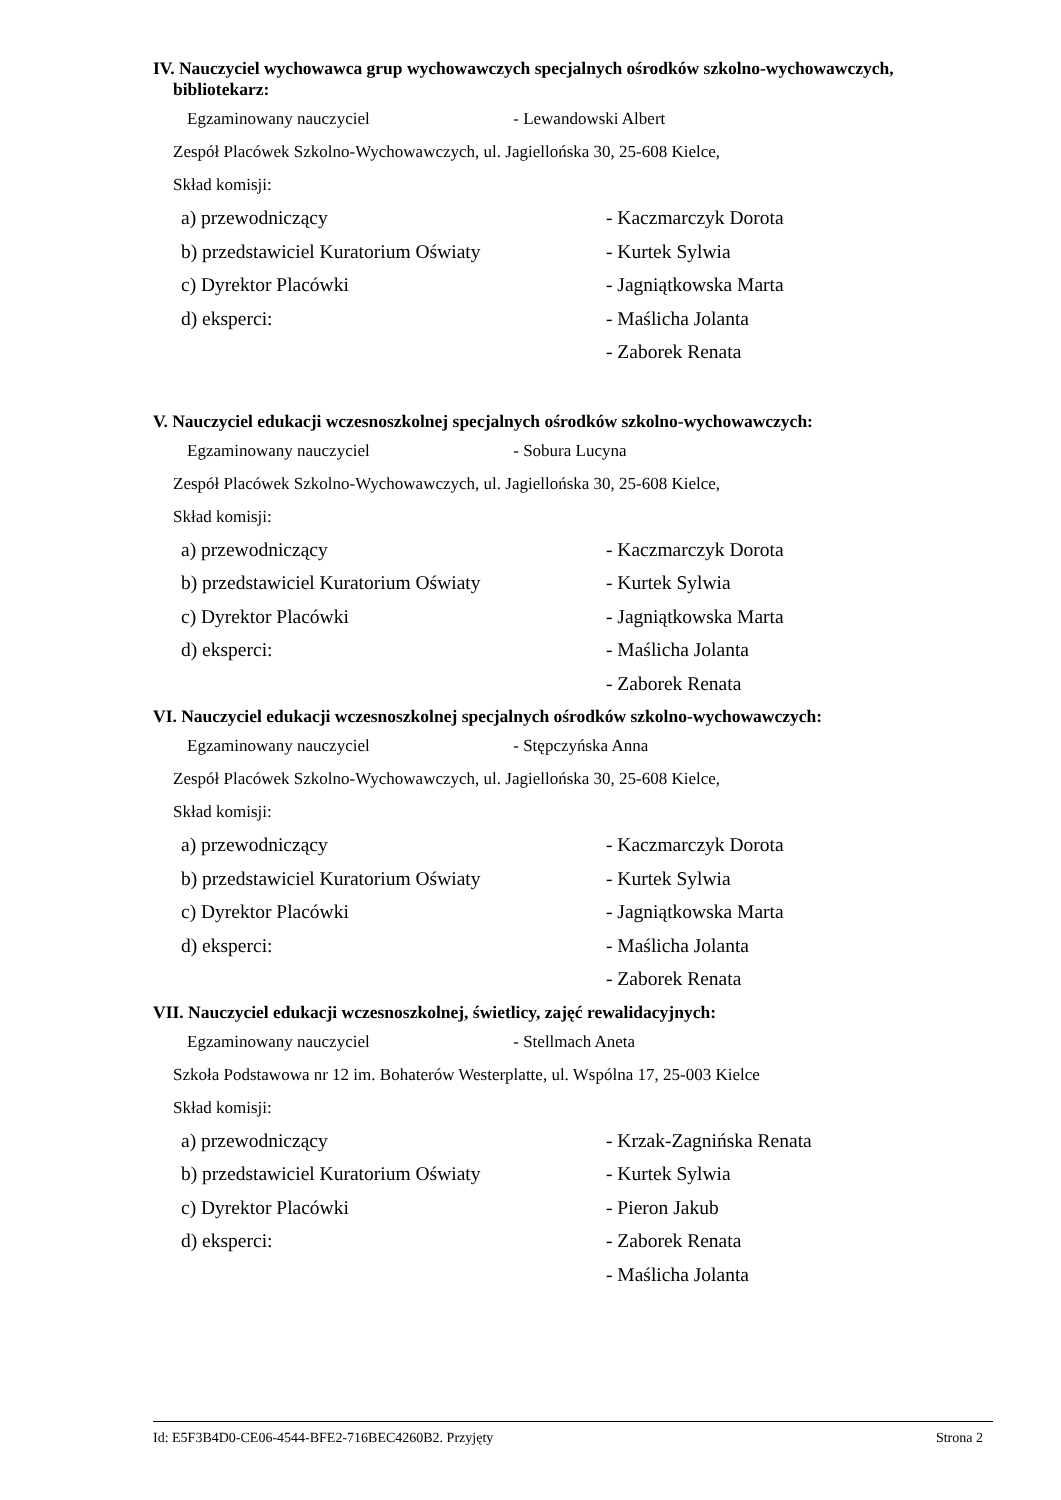IV. Nauczyciel wychowawca grup wychowawczych specjalnych ośrodków szkolno-wychowawczych, bibliotekarz:
Egzaminowany nauczyciel - Lewandowski Albert
Zespół Placówek Szkolno-Wychowawczych, ul. Jagiellońska 30, 25-608 Kielce,
Skład komisji:
| a) przewodniczący | - Kaczmarczyk Dorota |
| b) przedstawiciel Kuratorium Oświaty | - Kurtek Sylwia |
| c) Dyrektor Placówki | - Jagniątkowska Marta |
| d) eksperci: | - Maślicha Jolanta |
| | - Zaborek Renata |
V. Nauczyciel edukacji wczesnoszkolnej specjalnych ośrodków szkolno-wychowawczych:
Egzaminowany nauczyciel - Sobura Lucyna
Zespół Placówek Szkolno-Wychowawczych, ul. Jagiellońska 30, 25-608 Kielce,
Skład komisji:
| a) przewodniczący | - Kaczmarczyk Dorota |
| b) przedstawiciel Kuratorium Oświaty | - Kurtek Sylwia |
| c) Dyrektor Placówki | - Jagniątkowska Marta |
| d) eksperci: | - Maślicha Jolanta |
| | - Zaborek Renata |
VI. Nauczyciel edukacji wczesnoszkolnej specjalnych ośrodków szkolno-wychowawczych:
Egzaminowany nauczyciel - Stępczyńska Anna
Zespół Placówek Szkolno-Wychowawczych, ul. Jagiellońska 30, 25-608 Kielce,
Skład komisji:
| a) przewodniczący | - Kaczmarczyk Dorota |
| b) przedstawiciel Kuratorium Oświaty | - Kurtek Sylwia |
| c) Dyrektor Placówki | - Jagniątkowska Marta |
| d) eksperci: | - Maślicha Jolanta |
| | - Zaborek Renata |
VII. Nauczyciel edukacji wczesnoszkolnej, świetlicy, zajęć rewalidacyjnych:
Egzaminowany nauczyciel - Stellmach Aneta
Szkoła Podstawowa nr 12 im. Bohaterów Westerplatte, ul. Wspólna 17, 25-003 Kielce
Skład komisji:
| a) przewodniczący | - Krzak-Zagnińska Renata |
| b) przedstawiciel Kuratorium Oświaty | - Kurtek Sylwia |
| c) Dyrektor Placówki | - Pieron Jakub |
| d) eksperci: | - Zaborek Renata |
| | - Maślicha Jolanta |
Id: E5F3B4D0-CE06-4544-BFE2-716BEC4260B2. Przyjęty Strona 2